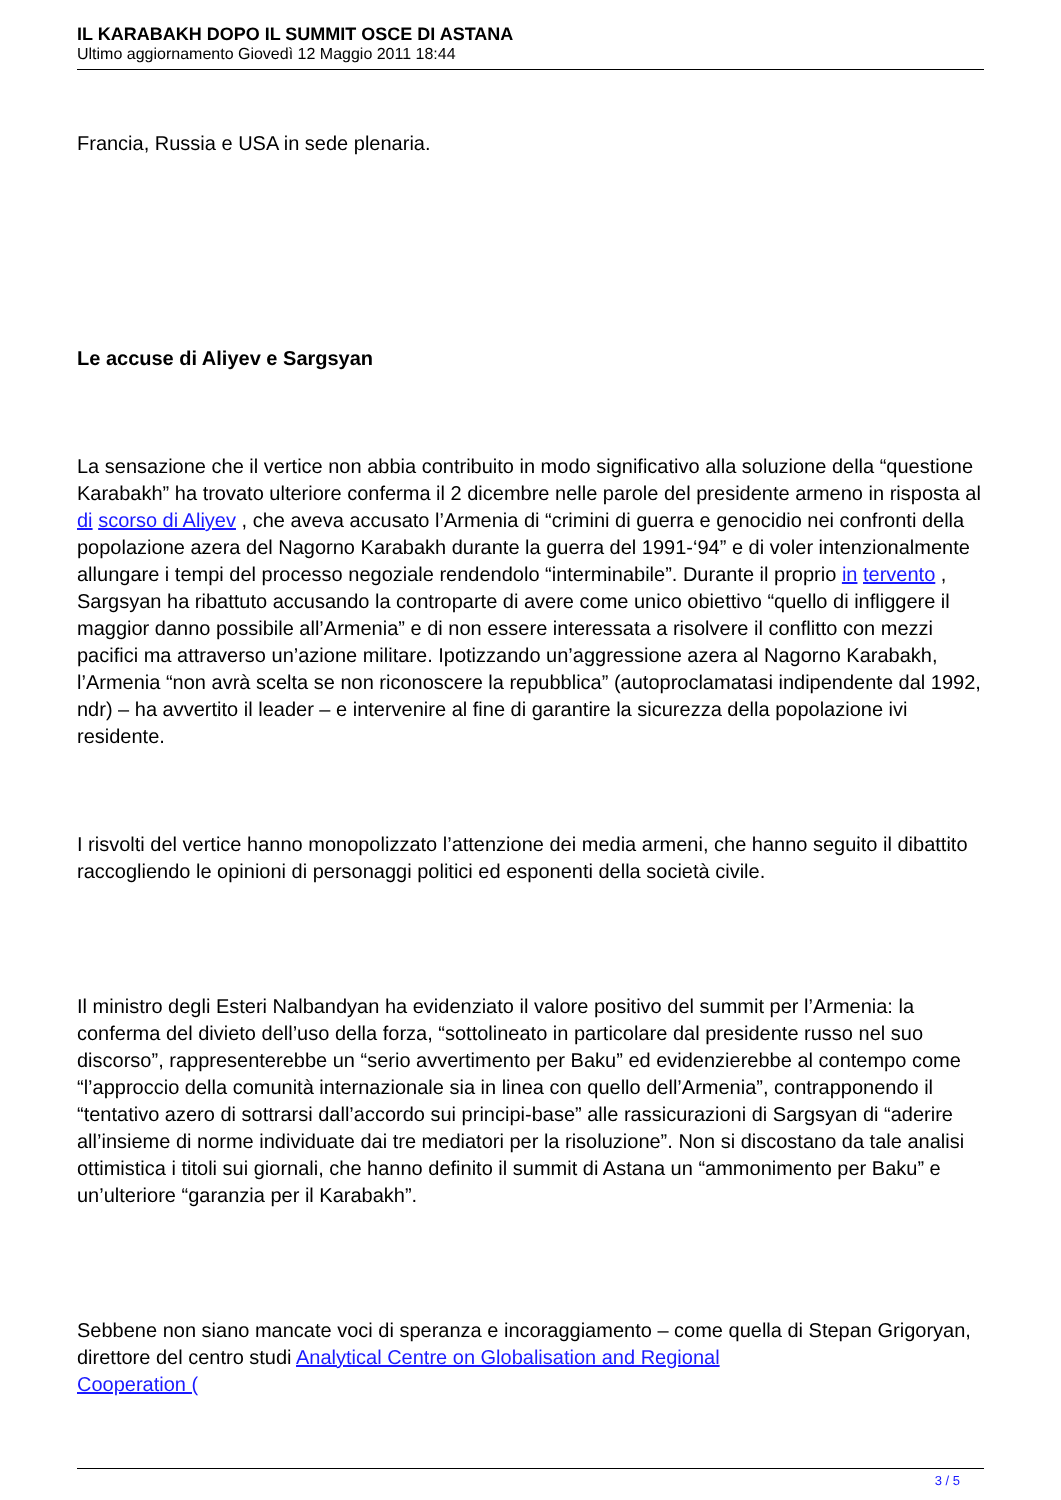IL KARABAKH DOPO IL SUMMIT OSCE DI ASTANA
Ultimo aggiornamento Giovedì 12 Maggio 2011 18:44
Francia, Russia e USA in sede plenaria.
Le accuse di Aliyev e Sargsyan
La sensazione che il vertice non abbia contribuito in modo significativo alla soluzione della “questione Karabakh” ha trovato ulteriore conferma il 2 dicembre nelle parole del presidente armeno in risposta al di scorso di Aliyev , che aveva accusato l’Armenia di “crimini di guerra e genocidio nei confronti della popolazione azera del Nagorno Karabakh durante la guerra del 1991-‘94” e di voler intenzionalmente allungare i tempi del processo negoziale rendendolo “interminabile”. Durante il proprio in tervento , Sargsyan ha ribattuto accusando la controparte di avere come unico obiettivo “quello di infliggere il maggior danno possibile all’Armenia” e di non essere interessata a risolvere il conflitto con mezzi pacifici ma attraverso un’azione militare. Ipotizzando un’aggressione azera al Nagorno Karabakh, l’Armenia “non avrà scelta se non riconoscere la repubblica” (autoproclamatasi indipendente dal 1992, ndr) – ha avvertito il leader – e intervenire al fine di garantire la sicurezza della popolazione ivi residente.
I risvolti del vertice hanno monopolizzato l’attenzione dei media armeni, che hanno seguito il dibattito raccogliendo le opinioni di personaggi politici ed esponenti della società civile.
Il ministro degli Esteri Nalbandyan ha evidenziato il valore positivo del summit per l’Armenia: la conferma del divieto dell’uso della forza, “sottolineato in particolare dal presidente russo nel suo discorso”, rappresenterebbe un “serio avvertimento per Baku” ed evidenzierebbe al contempo come “l’approccio della comunità internazionale sia in linea con quello dell’Armenia”, contrapponendo il “tentativo azero di sottrarsi dall’accordo sui principi-base” alle rassicurazioni di Sargsyan di “aderire all’insieme di norme individuate dai tre mediatori per la risoluzione”. Non si discostano da tale analisi ottimistica i titoli sui giornali, che hanno definito il summit di Astana un “ammonimento per Baku” e un’ulteriore “garanzia per il Karabakh”.
Sebbene non siano mancate voci di speranza e incoraggiamento – come quella di Stepan Grigoryan, direttore del centro studi Analytical Centre on Globalisation and Regional
Cooperation (
3 / 5